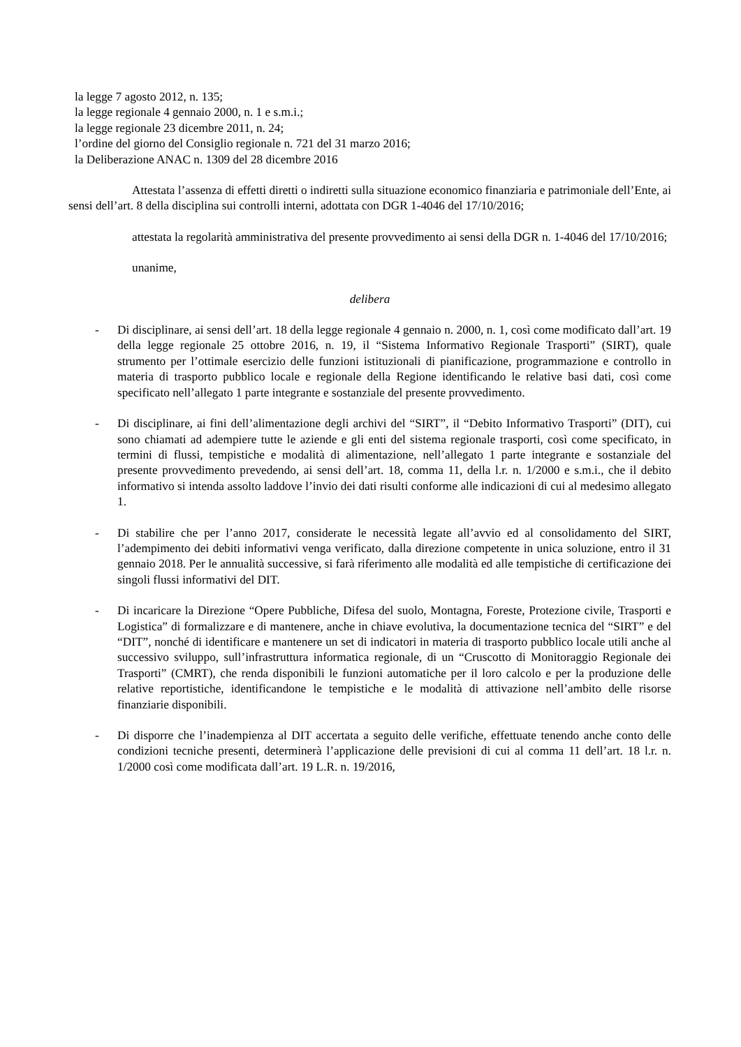la legge 7 agosto 2012, n. 135;
la legge regionale 4 gennaio 2000, n. 1 e s.m.i.;
la legge regionale 23 dicembre 2011, n. 24;
l’ordine del giorno del Consiglio regionale n. 721 del 31 marzo 2016;
la Deliberazione ANAC n. 1309 del 28 dicembre 2016
Attestata l’assenza di effetti diretti o indiretti sulla situazione economico finanziaria e patrimoniale dell’Ente, ai sensi dell’art. 8 della disciplina sui controlli interni, adottata con DGR 1-4046 del 17/10/2016;
attestata la regolarità amministrativa del presente provvedimento ai sensi della DGR n. 1-4046 del 17/10/2016;
unanime,
delibera
- Di disciplinare, ai sensi dell’art. 18 della legge regionale 4 gennaio n. 2000, n. 1, così come modificato dall’art. 19 della legge regionale 25 ottobre 2016, n. 19, il “Sistema Informativo Regionale Trasporti” (SIRT), quale strumento per l’ottimale esercizio delle funzioni istituzionali di pianificazione, programmazione e controllo in materia di trasporto pubblico locale e regionale della Regione identificando le relative basi dati, così come specificato nell’allegato 1 parte integrante e sostanziale del presente provvedimento.
- Di disciplinare, ai fini dell’alimentazione degli archivi del “SIRT”, il “Debito Informativo Trasporti” (DIT), cui sono chiamati ad adempiere tutte le aziende e gli enti del sistema regionale trasporti, così come specificato, in termini di flussi, tempistiche e modalità di alimentazione, nell’allegato 1 parte integrante e sostanziale del presente provvedimento prevedendo, ai sensi dell’art. 18, comma 11, della l.r. n. 1/2000 e s.m.i., che il debito informativo si intenda assolto laddove l’invio dei dati risulti conforme alle indicazioni di cui al medesimo allegato 1.
- Di stabilire che per l’anno 2017, considerate le necessità legate all’avvio ed al consolidamento del SIRT, l’adempimento dei debiti informativi venga verificato, dalla direzione competente in unica soluzione, entro il 31 gennaio 2018. Per le annualità successive, si farà riferimento alle modalità ed alle tempistiche di certificazione dei singoli flussi informativi del DIT.
- Di incaricare la Direzione “Opere Pubbliche, Difesa del suolo, Montagna, Foreste, Protezione civile, Trasporti e Logistica” di formalizzare e di mantenere, anche in chiave evolutiva, la documentazione tecnica del “SIRT” e del “DIT”, nonché di identificare e mantenere un set di indicatori in materia di trasporto pubblico locale utili anche al successivo sviluppo, sull’infrastruttura informatica regionale, di un “Cruscotto di Monitoraggio Regionale dei Trasporti” (CMRT), che renda disponibili le funzioni automatiche per il loro calcolo e per la produzione delle relative reportistiche, identificandone le tempistiche e le modalità di attivazione nell’ambito delle risorse finanziarie disponibili.
- Di disporre che l’inadempienza al DIT accertata a seguito delle verifiche, effettuate tenendo anche conto delle condizioni tecniche presenti, determinerà l’applicazione delle previsioni di cui al comma 11 dell’art. 18 l.r. n. 1/2000 così come modificata dall’art. 19 L.R. n. 19/2016,